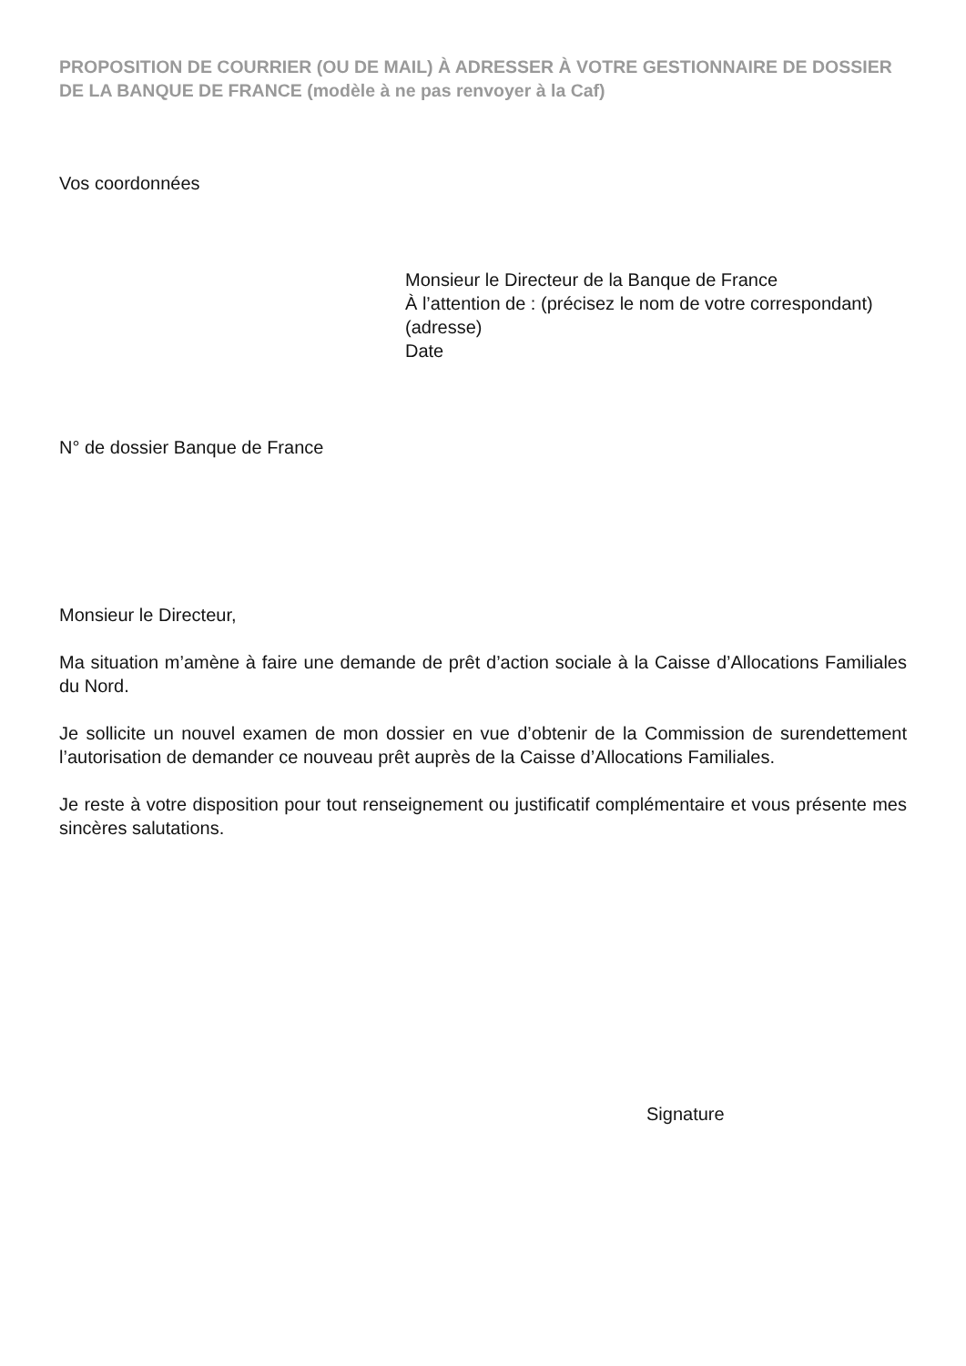PROPOSITION DE COURRIER (OU DE MAIL) À ADRESSER À VOTRE GESTIONNAIRE DE DOSSIER DE LA BANQUE DE FRANCE (modèle à ne pas renvoyer à la Caf)
Vos coordonnées
Monsieur le Directeur de la Banque de France
À l’attention de : (précisez le nom de votre correspondant)
(adresse)
Date
N° de dossier Banque de France
Monsieur le Directeur,
Ma situation m’amène à faire une demande de prêt d’action sociale à la Caisse d’Allocations Familiales du Nord.
Je sollicite un nouvel examen de mon dossier en vue d’obtenir de la Commission de surendettement l’autorisation de demander ce nouveau prêt auprès de la Caisse d’Allocations Familiales.
Je reste à votre disposition pour tout renseignement ou justificatif complémentaire et vous présente mes sincères salutations.
Signature